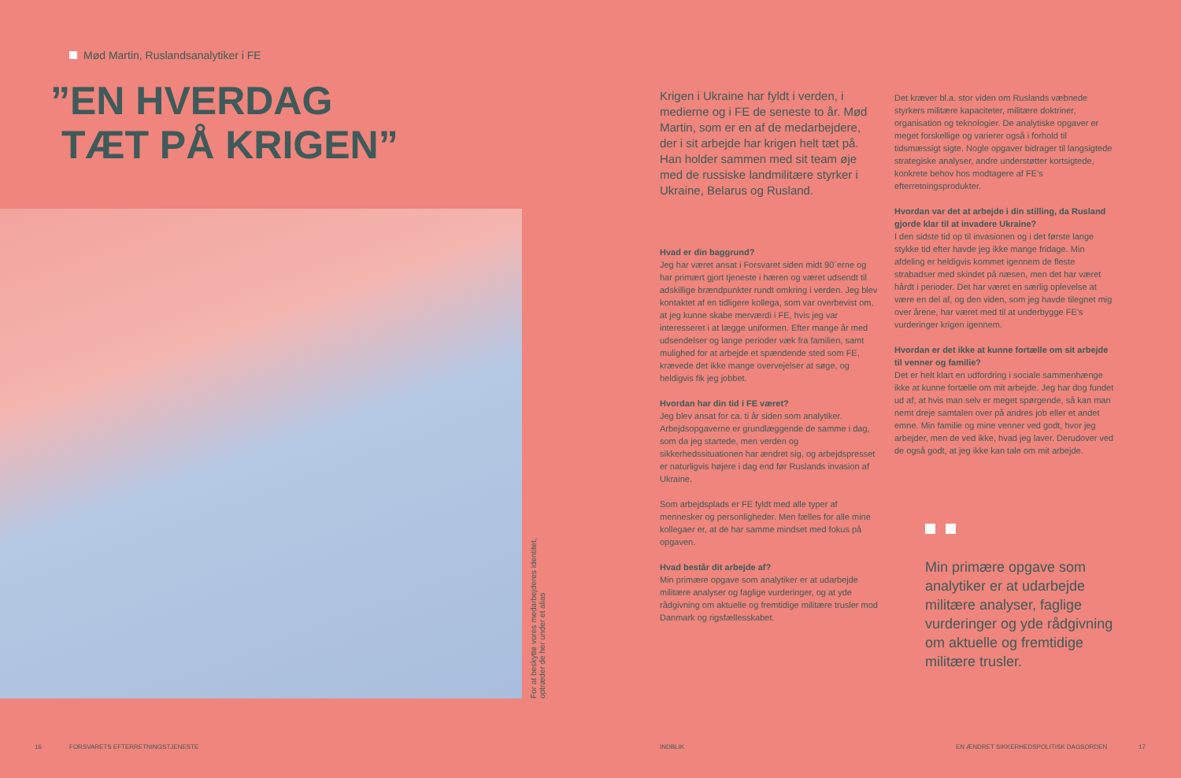Mød Martin, Ruslandsanalytiker i FE
”EN HVERDAG
TÆT PÅ KRIGEN”
For at beskytte vores medarbejderes identitet, optræder de her under et alias
Krigen i Ukraine har fyldt i verden, i medierne og i FE de seneste to år. Mød Martin, som er en af de medarbejdere, der i sit arbejde har krigen helt tæt på. Han holder sammen med sit team øje med de russiske landmilitære styrker i Ukraine, Belarus og Rusland.
Hvad er din baggrund?
Jeg har været ansat i Forsvaret siden midt 90´erne og har primært gjort tjeneste i hæren og været udsendt til adskillige brændpunkter rundt omkring i verden. Jeg blev kontaktet af en tidligere kollega, som var overbevist om, at jeg kunne skabe merværdi i FE, hvis jeg var interesseret i at lægge uniformen. Efter mange år med udsendelser og lange perioder væk fra familien, samt mulighed for at arbejde et spændende sted som FE, krævede det ikke mange overvejelser at søge, og heldigvis fik jeg jobbet.
Hvordan har din tid i FE været?
Jeg blev ansat for ca. ti år siden som analytiker. Arbejdsopgaverne er grundlæggende de samme i dag, som da jeg startede, men verden og sikkerhedssituationen har ændret sig, og arbejdspresset er naturligvis højere i dag end før Ruslands invasion af Ukraine.
Som arbejdsplads er FE fyldt med alle typer af mennesker og personligheder. Men fælles for alle mine kollegaer er, at de har samme mindset med fokus på opgaven.
Hvad består dit arbejde af?
Min primære opgave som analytiker er at udarbejde militære analyser og faglige vurderinger, og at yde rådgivning om aktuelle og fremtidige militære trusler mod Danmark og rigsfællesskabet.
Det kræver bl.a. stor viden om Ruslands væbnede styrkers militære kapaciteter, militære doktriner, organisation og teknologier. De analytiske opgaver er meget forskellige og varierer også i forhold til tidsmæssigt sigte. Nogle opgaver bidrager til langsigtede strategiske analyser, andre understøtter kortsigtede, konkrete behov hos modtagere af FE’s efterretningsprodukter.
Hvordan var det at arbejde i din stilling, da Rusland gjorde klar til at invadere Ukraine?
I den sidste tid op til invasionen og i det første lange stykke tid efter havde jeg ikke mange fridage. Min afdeling er heldigvis kommet igennem de fleste strabadser med skindet på næsen, men det har været hårdt i perioder. Det har været en særlig oplevelse at være en del af, og den viden, som jeg havde tilegnet mig over årene, har været med til at underbygge FE’s vurderinger krigen igennem.
Hvordan er det ikke at kunne fortælle om sit arbejde til venner og familie?
Det er helt klart en udfordring i sociale sammenhænge ikke at kunne fortælle om mit arbejde. Jeg har dog fundet ud af, at hvis man selv er meget spørgende, så kan man nemt dreje samtalen over på andres job eller et andet emne. Min familie og mine venner ved godt, hvor jeg arbejder, men de ved ikke, hvad jeg laver. Derudover ved de også godt, at jeg ikke kan tale om mit arbejde.
Min primære opgave som analytiker er at udarbejde militære analyser, faglige vurderinger og yde rådgivning om aktuelle og fremtidige militære trusler.
16
FORSVARETS EFTERRETNINGSTJENESTE
INDBLIK
EN ÆNDRET SIKKERHEDSPOLITISK DAGSORDEN
17